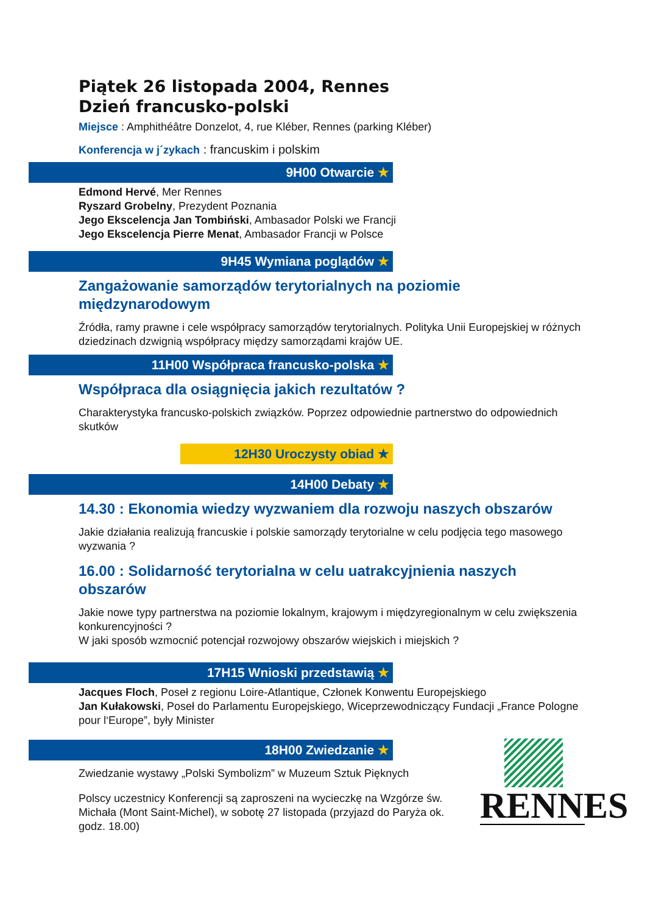Piątek 26 listopada 2004, Rennes
Dzień francusko-polski
Miejsce : Amphithéâtre Donzelot, 4, rue Kléber, Rennes (parking Kléber)
Konferencja w j´zykach : francuskim i polskim
9H00 Otwarcie ★
Edmond Hervé, Mer Rennes
Ryszard Grobelny, Prezydent Poznania
Jego Ekscelencja Jan Tombiński, Ambasador Polski we Francji
Jego Ekscelencja Pierre Menat, Ambasador Francji w Polsce
9H45 Wymiana poglądów ★
Zangażowanie samorządów terytorialnych na poziomie międzynarodowym
Źródła, ramy prawne i cele współpracy samorządów terytorialnych. Polityka Unii Europejskiej w różnych dziedzinach dzwignią współpracy między samorządami krajów UE.
11H00 Współpraca francusko-polska ★
Współpraca dla osiągnięcia jakich rezultatów ?
Charakterystyka francusko-polskich związków. Poprzez odpowiednie partnerstwo do odpowiednich skutków
12H30 Uroczysty obiad ★
14H00 Debaty ★
14.30 : Ekonomia wiedzy wyzwaniem dla rozwoju naszych obszarów
Jakie działania realizują francuskie i polskie samorządy terytorialne w celu podjęcia tego masowego wyzwania ?
16.00 : Solidarność terytorialna w celu uatrakcyjnienia naszych obszarów
Jakie nowe typy partnerstwa na poziomie lokalnym, krajowym i międzyregionalnym w celu zwiększenia konkurencyjności ?
W jaki sposób wzmocnić potencjał rozwojowy obszarów wiejskich i miejskich ?
17H15 Wnioski przedstawią ★
Jacques Floch, Poseł z regionu Loire-Atlantique, Członek Konwentu Europejskiego
Jan Kułakowski, Poseł do Parlamentu Europejskiego, Wiceprzewodniczący Fundacji „France Pologne pour l‘Europe”, były Minister
18H00 Zwiedzanie ★
Zwiedzanie wystawy „Polski Symbolizm” w Muzeum Sztuk Pięknych
Polscy uczestnicy Konferencji są zaproszeni na wycieczkę na Wzgórze św. Michała (Mont Saint-Michel), w sobotę 27 listopada (przyjazd do Paryża ok. godz. 18.00)
RENNES